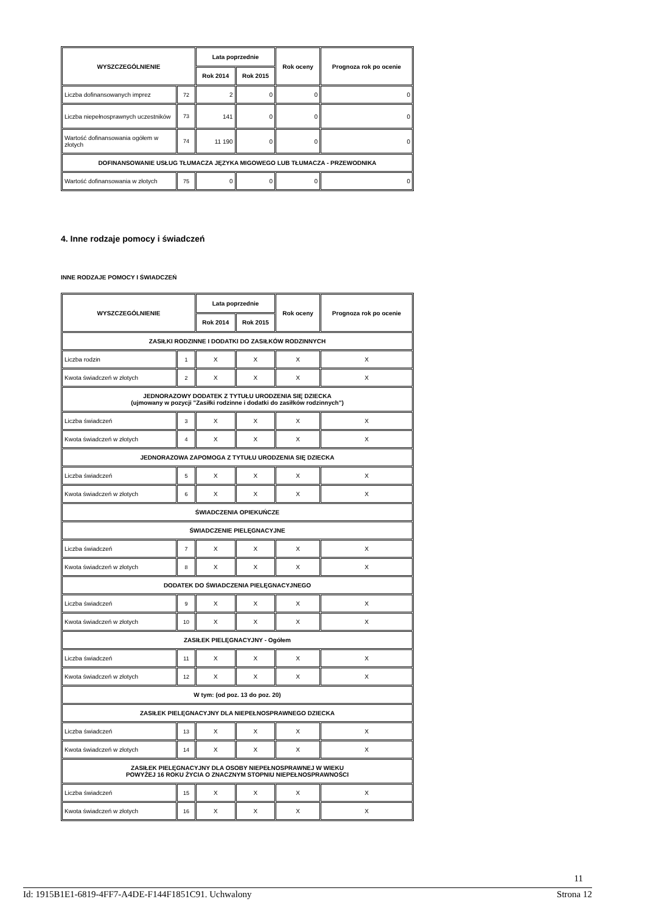| WYSZCZEGÓLNIENIE | | Lata poprzednie | | Rok oceny | Prognoza rok po ocenie |
| --- | --- | --- | --- | --- | --- |
| | | Rok 2014 | Rok 2015 | | |
| Liczba dofinansowanych imprez | 72 | 2 | 0 | 0 | 0 |
| Liczba niepełnosprawnych uczestników | 73 | 141 | 0 | 0 | 0 |
| Wartość dofinansowania ogółem w złotych | 74 | 11 190 | 0 | 0 | 0 |
| DOFINANSOWANIE USŁUG TŁUMACZA JĘZYKA MIGOWEGO LUB TŁUMACZA - PRZEWODNIKA | | | | | |
| Wartość dofinansowania w złotych | 75 | 0 | 0 | 0 | 0 |
4. Inne rodzaje pomocy i świadczeń
INNE RODZAJE POMOCY I ŚWIADCZEŃ
| WYSZCZEGÓLNIENIE | | Lata poprzednie | | Rok oceny | Prognoza rok po ocenie |
| --- | --- | --- | --- | --- | --- |
| | | Rok 2014 | Rok 2015 | | |
| ZASIŁKI RODZINNE I DODATKI DO ZASIŁKÓW RODZINNYCH | | | | | |
| Liczba rodzin | 1 | X | X | X | X |
| Kwota świadczeń w złotych | 2 | X | X | X | X |
| JEDNORAZOWY DODATEK Z TYTUŁU URODZENIA SIĘ DZIECKA (ujmowany w pozycji "Zasiłki rodzinne i dodatki do zasiłków rodzinnych") | | | | | |
| Liczba świadczeń | 3 | X | X | X | X |
| Kwota świadczeń w złotych | 4 | X | X | X | X |
| JEDNORAZOWA ZAPOMOGA Z TYTUŁU URODZENIA SIĘ DZIECKA | | | | | |
| Liczba świadczeń | 5 | X | X | X | X |
| Kwota świadczeń w złotych | 6 | X | X | X | X |
| ŚWIADCZENIA OPIEKUŃCZE | | | | | |
| ŚWIADCZENIE PIELĘGNACYJNE | | | | | |
| Liczba świadczeń | 7 | X | X | X | X |
| Kwota świadczeń w złotych | 8 | X | X | X | X |
| DODATEK DO ŚWIADCZENIA PIELĘGNACYJNEGO | | | | | |
| Liczba świadczeń | 9 | X | X | X | X |
| Kwota świadczeń w złotych | 10 | X | X | X | X |
| ZASIŁEK PIELĘGNACYJNY - Ogółem | | | | | |
| Liczba świadczeń | 11 | X | X | X | X |
| Kwota świadczeń w złotych | 12 | X | X | X | X |
| W tym: (od poz. 13 do poz. 20) | | | | | |
| ZASIŁEK PIELĘGNACYJNY DLA NIEPEŁNOSPRAWNEGO DZIECKA | | | | | |
| Liczba świadczeń | 13 | X | X | X | X |
| Kwota świadczeń w złotych | 14 | X | X | X | X |
| ZASIŁEK PIELĘGNACYJNY DLA OSOBY NIEPEŁNOSPRAWNEJ W WIEKU POWYŻEJ 16 ROKU ŻYCIA O ZNACZNYM STOPNIU NIEPEŁNOSPRAWNOŚCI | | | | | |
| Liczba świadczeń | 15 | X | X | X | X |
| Kwota świadczeń w złotych | 16 | X | X | X | X |
11
Id: 1915B1E1-6819-4FF7-A4DE-F144F1851C91. Uchwalony Strona 12